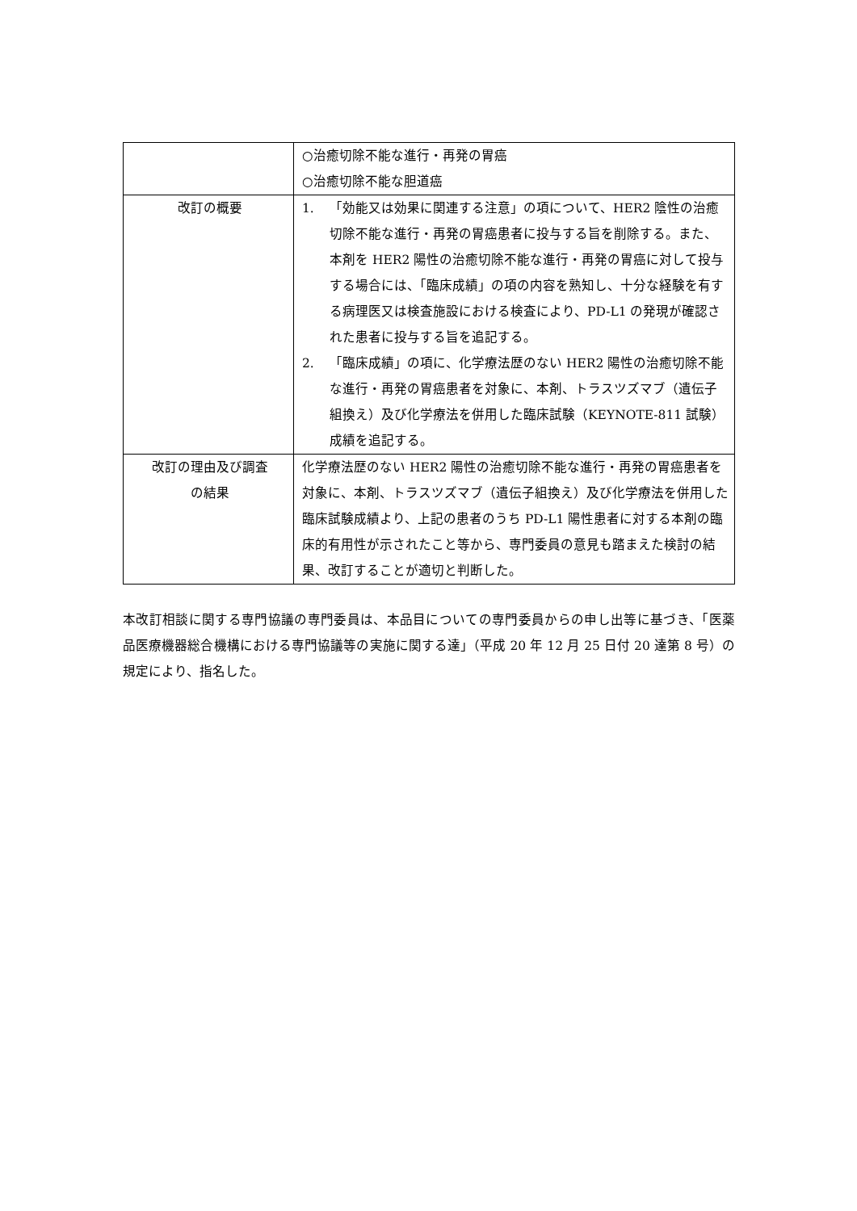| | ○治癒切除不能な進行・再発の胃癌 ○治癒切除不能な胆道癌 |
| 改訂の概要 | 1. 「効能又は効果に関連する注意」の項について、HER2 陰性の治癒切除不能な進行・再発の胃癌患者に投与する旨を削除する。また、本剤を HER2 陽性の治癒切除不能な進行・再発の胃癌に対して投与する場合には、「臨床成績」の項の内容を熟知し、十分な経験を有する病理医又は検査施設における検査により、PD-L1 の発現が確認された患者に投与する旨を追記する。 2. 「臨床成績」の項に、化学療法歴のない HER2 陽性の治癒切除不能な進行・再発の胃癌患者を対象に、本剤、トラスツズマブ（遺伝子組換え）及び化学療法を併用した臨床試験（KEYNOTE-811 試験）成績を追記する。 |
| 改訂の理由及び調査 の結果 | 化学療法歴のない HER2 陽性の治癒切除不能な進行・再発の胃癌患者を対象に、本剤、トラスツズマブ（遺伝子組換え）及び化学療法を併用した臨床試験成績より、上記の患者のうち PD-L1 陽性患者に対する本剤の臨床的有用性が示されたこと等から、専門委員の意見も踏まえた検討の結果、改訂することが適切と判断した。 |
本改訂相談に関する専門協議の専門委員は、本品目についての専門委員からの申し出等に基づき、「医薬品医療機器総合機構における専門協議等の実施に関する達」（平成 20 年 12 月 25 日付 20 達第 8 号）の規定により、指名した。